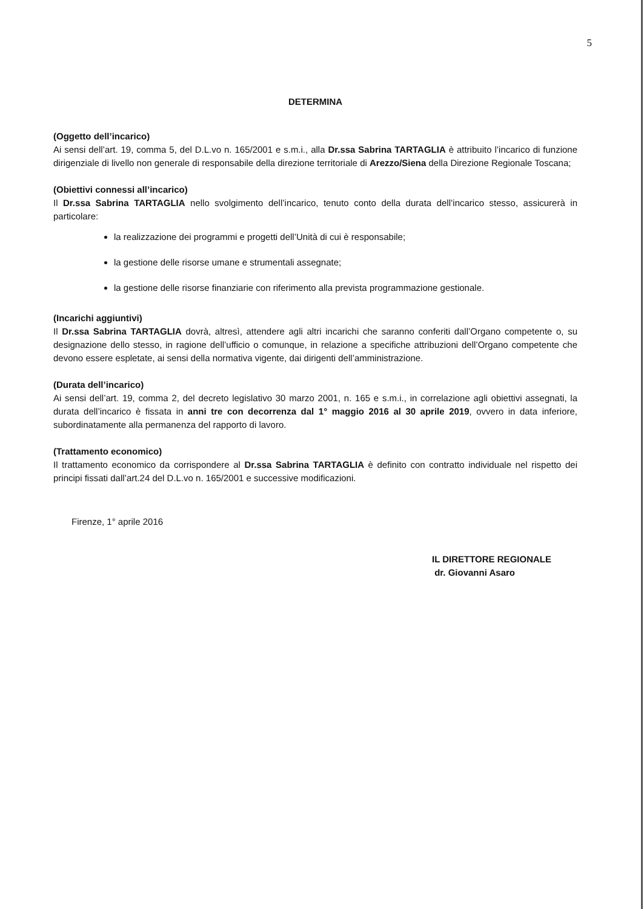5
DETERMINA
(Oggetto dell’incarico)
Ai sensi dell’art. 19, comma 5, del D.L.vo n. 165/2001 e s.m.i., alla Dr.ssa Sabrina TARTAGLIA è attribuito l’incarico di funzione dirigenziale di livello non generale di responsabile della direzione territoriale di Arezzo/Siena della Direzione Regionale Toscana;
(Obiettivi connessi all’incarico)
Il Dr.ssa Sabrina TARTAGLIA nello svolgimento dell’incarico, tenuto conto della durata dell’incarico stesso, assicurerà in particolare:
la realizzazione dei programmi e progetti dell’Unità di cui è responsabile;
la gestione delle risorse umane e strumentali assegnate;
la gestione delle risorse finanziarie con riferimento alla prevista programmazione gestionale.
(Incarichi aggiuntivi)
Il Dr.ssa Sabrina TARTAGLIA dovrà, altresì, attendere agli altri incarichi che saranno conferiti dall’Organo competente o, su designazione dello stesso, in ragione dell’ufficio o comunque, in relazione a specifiche attribuzioni dell’Organo competente che devono essere espletate, ai sensi della normativa vigente, dai dirigenti dell’amministrazione.
(Durata dell’incarico)
Ai sensi dell’art. 19, comma 2, del decreto legislativo 30 marzo 2001, n. 165 e s.m.i., in correlazione agli obiettivi assegnati, la durata dell’incarico è fissata in anni tre con decorrenza dal 1° maggio 2016 al 30 aprile 2019, ovvero in data inferiore, subordinatamente alla permanenza del rapporto di lavoro.
(Trattamento economico)
Il trattamento economico da corrispondere al Dr.ssa Sabrina TARTAGLIA è definito con contratto individuale nel rispetto dei principi fissati dall’art.24 del D.L.vo n. 165/2001 e successive modificazioni.
Firenze, 1° aprile 2016
IL DIRETTORE REGIONALE
dr. Giovanni Asaro